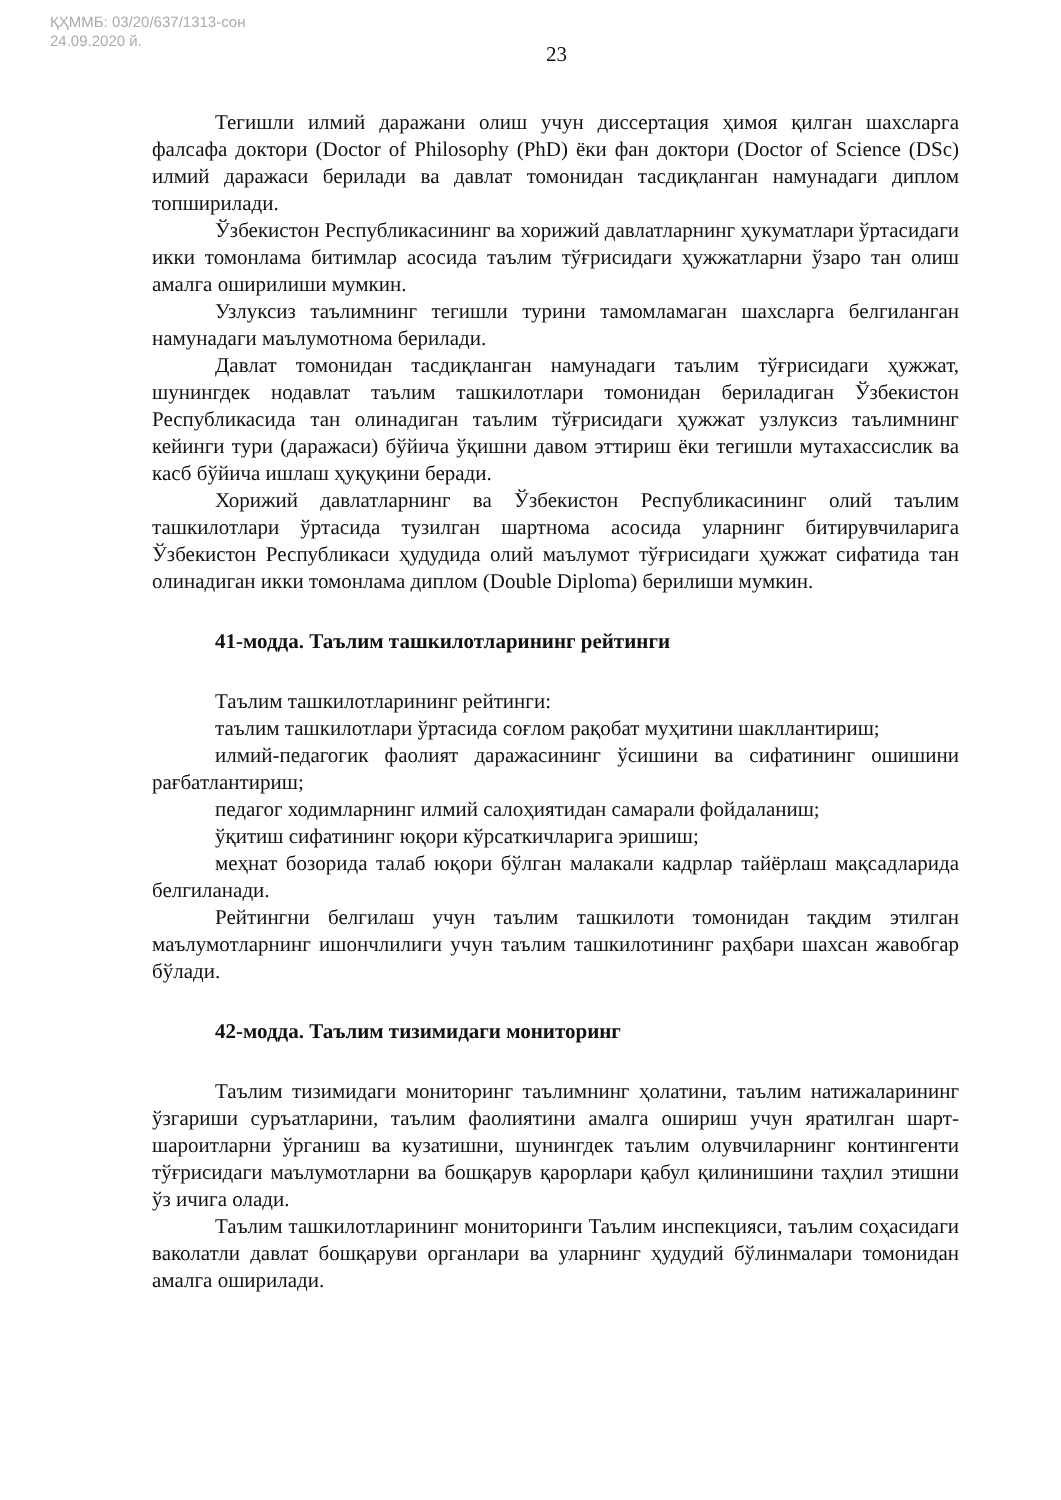ҚҲММБ: 03/20/637/1313-сон
24.09.2020 й.
23
Тегишли илмий даражани олиш учун диссертация ҳимоя қилган шахсларга фалсафа доктори (Doctor of Philosophy (PhD) ёки фан доктори (Doctor of Science (DSc) илмий даражаси берилади ва давлат томонидан тасдиқланган намунадаги диплом топширилади.
Ўзбекистон Республикасининг ва хорижий давлатларнинг ҳукуматлари ўртасидаги икки томонлама битимлар асосида таълим тўғрисидаги ҳужжатларни ўзаро тан олиш амалга оширилиши мумкин.
Узлуксиз таълимнинг тегишли турини тамомламаган шахсларга белгиланган намунадаги маълумотнома берилади.
Давлат томонидан тасдиқланган намунадаги таълим тўғрисидаги ҳужжат, шунингдек нодавлат таълим ташкилотлари томонидан бериладиган Ўзбекистон Республикасида тан олинадиган таълим тўғрисидаги ҳужжат узлуксиз таълимнинг кейинги тури (даражаси) бўйича ўқишни давом эттириш ёки тегишли мутахассислик ва касб бўйича ишлаш ҳуқуқини беради.
Хорижий давлатларнинг ва Ўзбекистон Республикасининг олий таълим ташкилотлари ўртасида тузилган шартнома асосида уларнинг битирувчиларига Ўзбекистон Республикаси ҳудудида олий маълумот тўғрисидаги ҳужжат сифатида тан олинадиган икки томонлама диплом (Double Diploma) берилиши мумкин.
41-модда. Таълим ташкилотларининг рейтинги
Таълим ташкилотларининг рейтинги:
таълим ташкилотлари ўртасида соғлом рақобат муҳитини шакллантириш;
илмий-педагогик фаолият даражасининг ўсишини ва сифатининг ошишини рағбатлантириш;
педагог ходимларнинг илмий салоҳиятидан самарали фойдаланиш;
ўқитиш сифатининг юқори кўрсаткичларига эришиш;
меҳнат бозорида талаб юқори бўлган малакали кадрлар тайёрлаш мақсадларида белгиланади.
Рейтингни белгилаш учун таълим ташкилоти томонидан тақдим этилган маълумотларнинг ишончлилиги учун таълим ташкилотининг раҳбари шахсан жавобгар бўлади.
42-модда. Таълим тизимидаги мониторинг
Таълим тизимидаги мониторинг таълимнинг ҳолатини, таълим натижаларининг ўзгариши суръатларини, таълим фаолиятини амалга ошириш учун яратилган шарт-шароитларни ўрганиш ва кузатишни, шунингдек таълим олувчиларнинг контингенти тўғрисидаги маълумотларни ва бошқарув қарорлари қабул қилинишини таҳлил этишни ўз ичига олади.
Таълим ташкилотларининг мониторинги Таълим инспекцияси, таълим соҳасидаги ваколатли давлат бошқаруви органлари ва уларнинг ҳудудий бўлинмалари томонидан амалга оширилади.